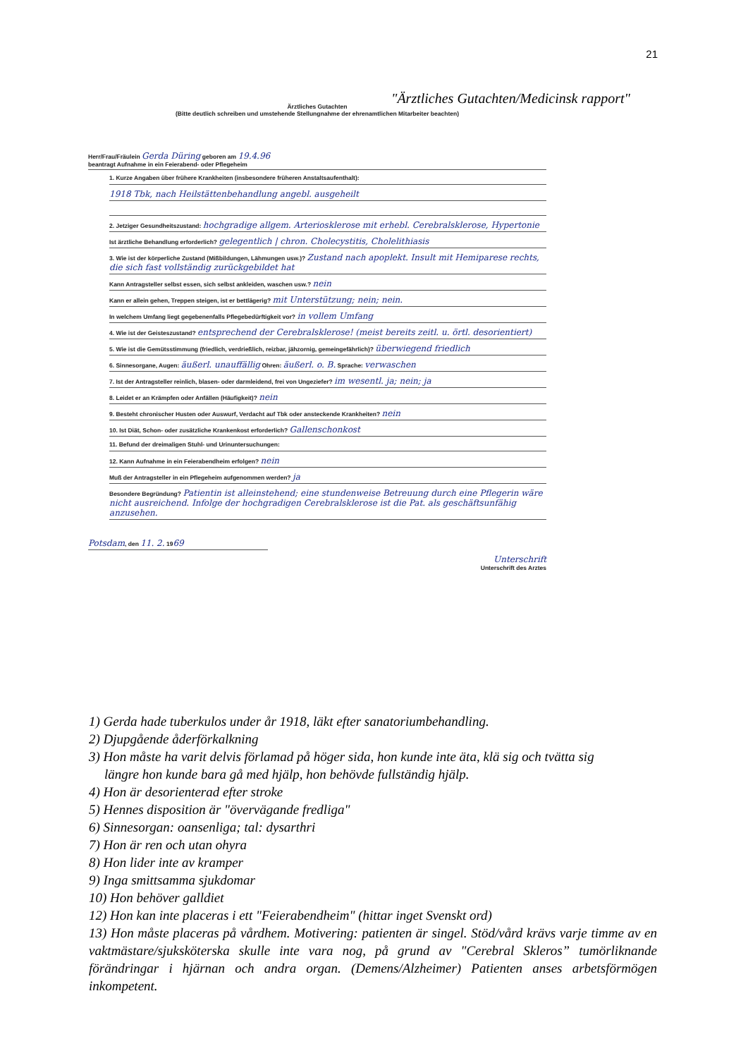21
"Ärztliches Gutachten/Medicinsk rapport"
Ärztliches Gutachten
(Bitte deutlich schreiben und umstehende Stellungnahme der ehrenamtlichen Mitarbeiter beachten)
Herr/Frau/Fräulein Gerda Düring geboren am 19.4.96
beantragt Aufnahme in ein Feierabend- oder Pflegeheim
1. Kurze Angaben über frühere Krankheiten (insbesondere früheren Anstaltsaufenthalt):
1918 Tbk, nach Heilstättenbehandlung angebl. ausgeheilt
2. Jetziger Gesundheitszustand: hochgradige allgem. Arteriosklerose mit erhebl. Cerebralsklerose, Hypertonie
Ist ärztliche Behandlung erforderlich? gelegentlich | chron. Cholecystitis, Cholelithiasis
3. Wie ist der körperliche Zustand (Mißbildungen, Lähmungen usw.)? Zustand nach apoplekt. Insult mit Hemiparese rechts, die sich fast vollständig zurückgebildet hat
Kann Antragsteller selbst essen, sich selbst ankleiden, waschen usw.? nein
Kann er allein gehen, Treppen steigen, ist er bettlägerig? mit Unterstützung; nein; nein.
In welchem Umfang liegt gegebenenfalls Pflegebedürftigkeit vor? in vollem Umfang
4. Wie ist der Geisteszustand? entsprechend der Cerebralsklerose! (meist bereits zeitl. u. örtl. desorientiert)
5. Wie ist die Gemütsstimmung (friedlich, verdrießlich, reizbar, jähzornig, gemeingefährlich)? überwiegend friedlich
6. Sinnesorgane, Augen: äußerl. unauffällig Ohren: äußerl. o. B. Sprache: verwaschen
7. Ist der Antragsteller reinlich, blasen- oder darmleidend, frei von Ungeziefer? im wesentl. ja; nein; ja
8. Leidet er an Krämpfen oder Anfällen (Häufigkeit)? nein
9. Besteht chronischer Husten oder Auswurf, Verdacht auf Tbk oder ansteckende Krankheiten? nein
10. Ist Diät, Schon- oder zusätzliche Krankenkost erforderlich? Gallenschonkost
11. Befund der dreimaligen Stuhl- und Urinuntersuchungen:
12. Kann Aufnahme in ein Feierabendheim erfolgen? nein
Muß der Antragsteller in ein Pflegeheim aufgenommen werden? ja
Besondere Begründung? Patientin ist alleinstehend; eine stundenweise Betreuung durch eine Pflegerin wäre nicht ausreichend. Infolge der hochgradigen Cerebralsklerose ist die Pat. als geschäftsunfähig anzusehen.
Potsdam, den 11. 2. 1969
Unterschrift
Unterschrift des Arztes
1) Gerda hade tuberkulos under år 1918, läkt efter sanatoriumbehandling.
2) Djupgående åderförkalkning
3) Hon måste ha varit delvis förlamad på höger sida, hon kunde inte äta, klä sig och tvätta sig
längre hon kunde bara gå med hjälp, hon behövde fullständig hjälp.
4) Hon är desorienterad efter stroke
5) Hennes disposition är "övervägande fredliga"
6) Sinnesorgan: oansenliga; tal: dysarthri
7) Hon är ren och utan ohyra
8) Hon lider inte av kramper
9) Inga smittsamma sjukdomar
10) Hon behöver galldiet
12) Hon kan inte placeras i ett "Feierabendheim" (hittar inget Svenskt ord)
13) Hon måste placeras på vårdhem. Motivering: patienten är singel. Stöd/vård krävs varje timme av en vaktmästare/sjuksköterska skulle inte vara nog, på grund av "Cerebral Skleros” tumörliknande förändringar i hjärnan och andra organ. (Demens/Alzheimer) Patienten anses arbetsförmögen inkompetent.